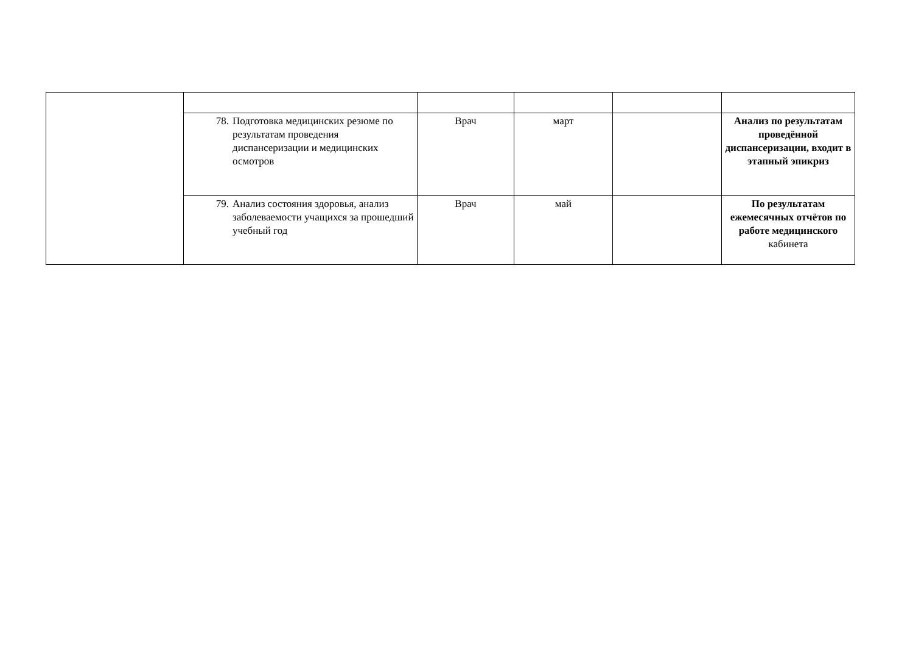| | 78. Подготовка медицинских резюме по результатам проведения диспансеризации и медицинских осмотров | Врач | март | | Анализ по результатам проведённой диспансеризации, входит в этапный эпикриз |
| | 79. Анализ состояния здоровья, анализ заболеваемости учащихся за прошедший учебный год | Врач | май | | По результатам ежемесячных отчётов по работе медицинского кабинета |